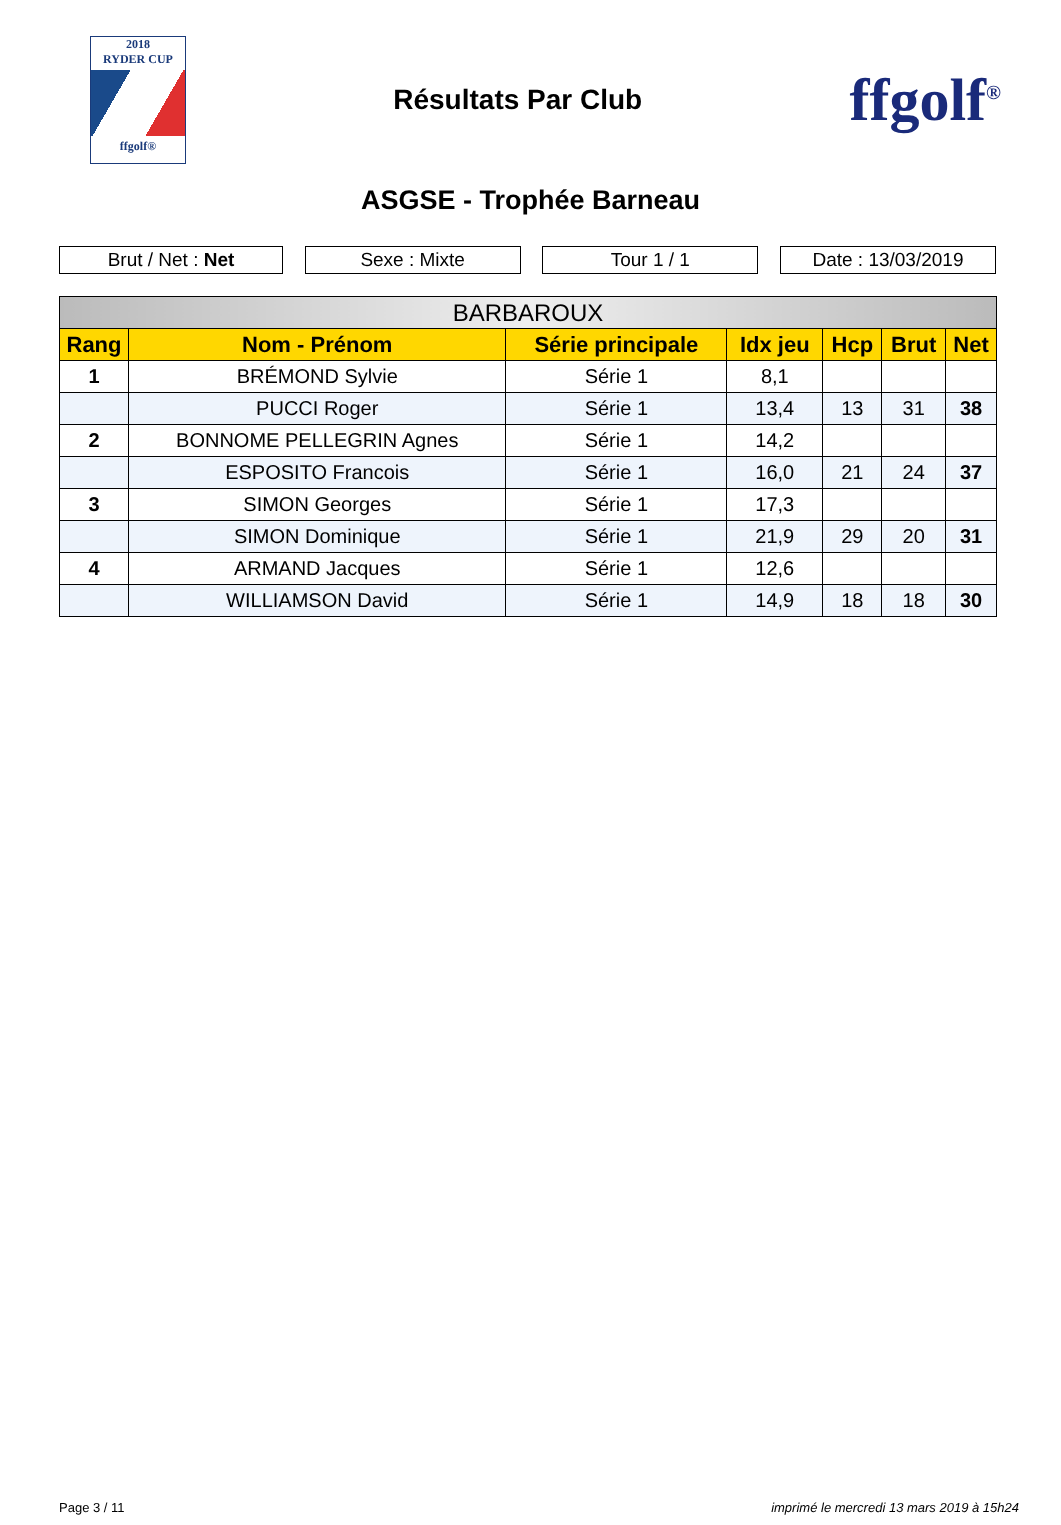2018
RYDER CUP
ffgolf®
Résultats Par Club
ffgolf<sup>®</sup>
ASGSE - Trophée Barneau
Brut / Net : Net Sexe : Mixte Tour 1 / 1 Date : 13/03/2019
| BARBAROUX | | | | | | |
| --- | --- | --- | --- | --- | --- | --- |
| Rang | Nom - Prénom | Série principale | Idx jeu | Hcp | Brut | Net |
| 1 | BRÉMOND Sylvie | Série 1 | 8,1 | | | |
| | PUCCI Roger | Série 1 | 13,4 | 13 | 31 | 38 |
| 2 | BONNOME PELLEGRIN Agnes | Série 1 | 14,2 | | | |
| | ESPOSITO Francois | Série 1 | 16,0 | 21 | 24 | 37 |
| 3 | SIMON Georges | Série 1 | 17,3 | | | |
| | SIMON Dominique | Série 1 | 21,9 | 29 | 20 | 31 |
| 4 | ARMAND Jacques | Série 1 | 12,6 | | | |
| | WILLIAMSON David | Série 1 | 14,9 | 18 | 18 | 30 |
Page 3 / 11 imprimé le mercredi 13 mars 2019 à 15h24